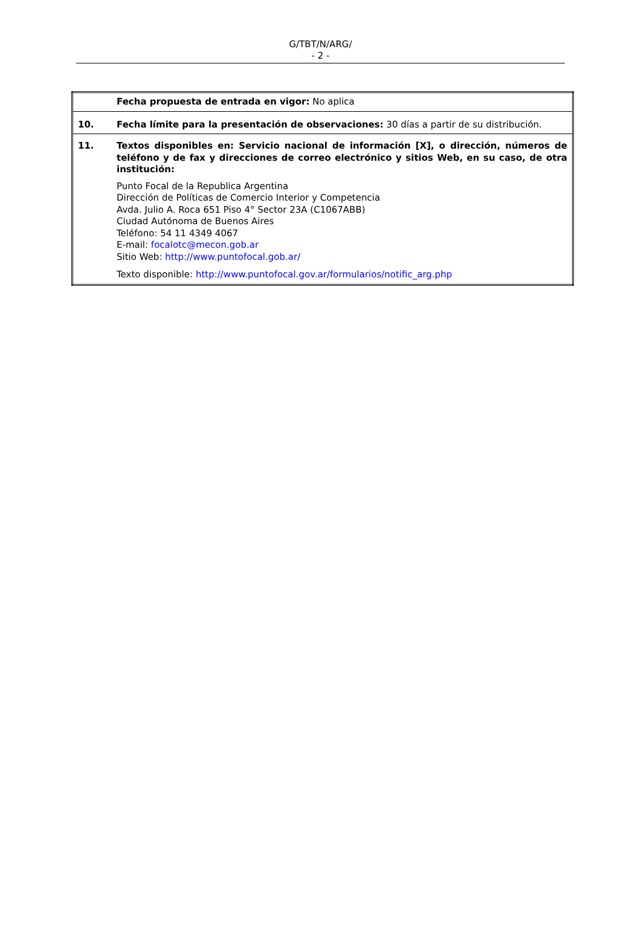G/TBT/N/ARG/
- 2 -
| | Fecha propuesta de entrada en vigor: No aplica |
| 10. | Fecha límite para la presentación de observaciones: 30 días a partir de su distribución. |
| 11. | Textos disponibles en: Servicio nacional de información [X], o dirección, números de teléfono y de fax y direcciones de correo electrónico y sitios Web, en su caso, de otra institución: Punto Focal de la Republica Argentina Dirección de Políticas de Comercio Interior y Competencia Avda. Julio A. Roca 651 Piso 4° Sector 23A (C1067ABB) Ciudad Autónoma de Buenos Aires Teléfono: 54 11 4349 4067 E-mail: focalotc@mecon.gob.ar Sitio Web: http://www.puntofocal.gob.ar/ Texto disponible: http://www.puntofocal.gov.ar/formularios/notific_arg.php |